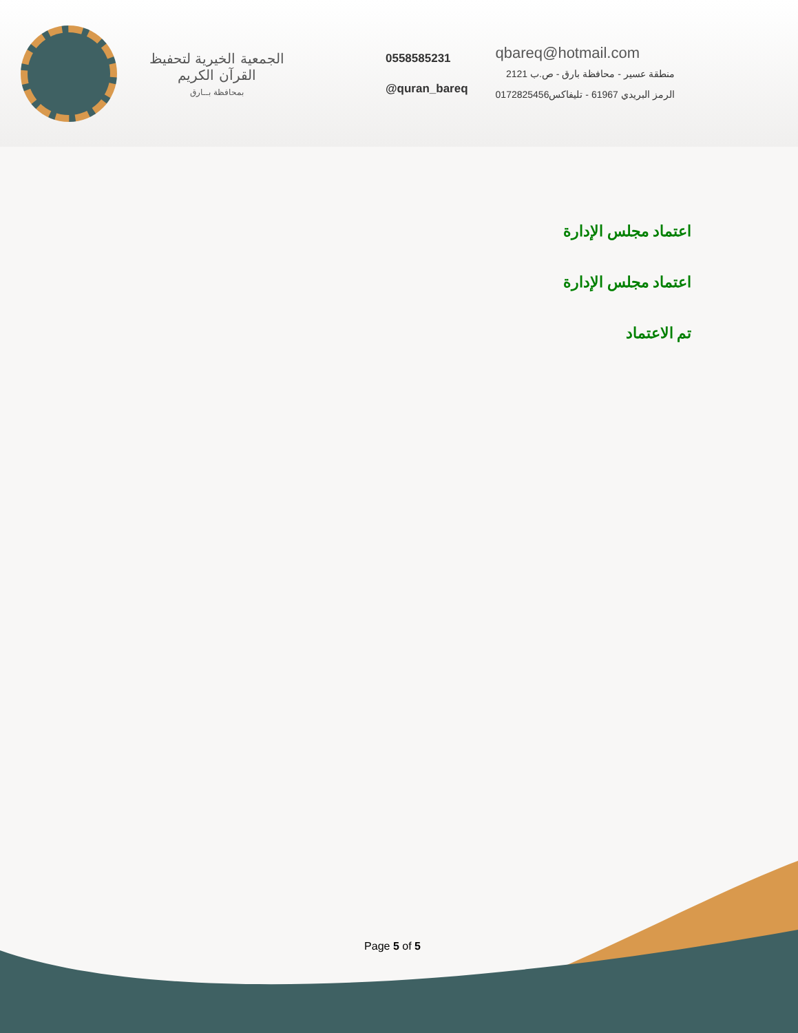الجمعية الخيرية لتحفيظ القرآن الكريم
بمحافظة بــارق
0558585231
@quran_bareq
qbareq@hotmail.com
منطقة عسير - محافظة بارق - ص.ب 2121
الرمز البريدي 61967 - تليفاكس0172825456
اعتماد مجلس الإدارة
اعتماد مجلس الإدارة
تم الاعتماد
Page 5 of 5